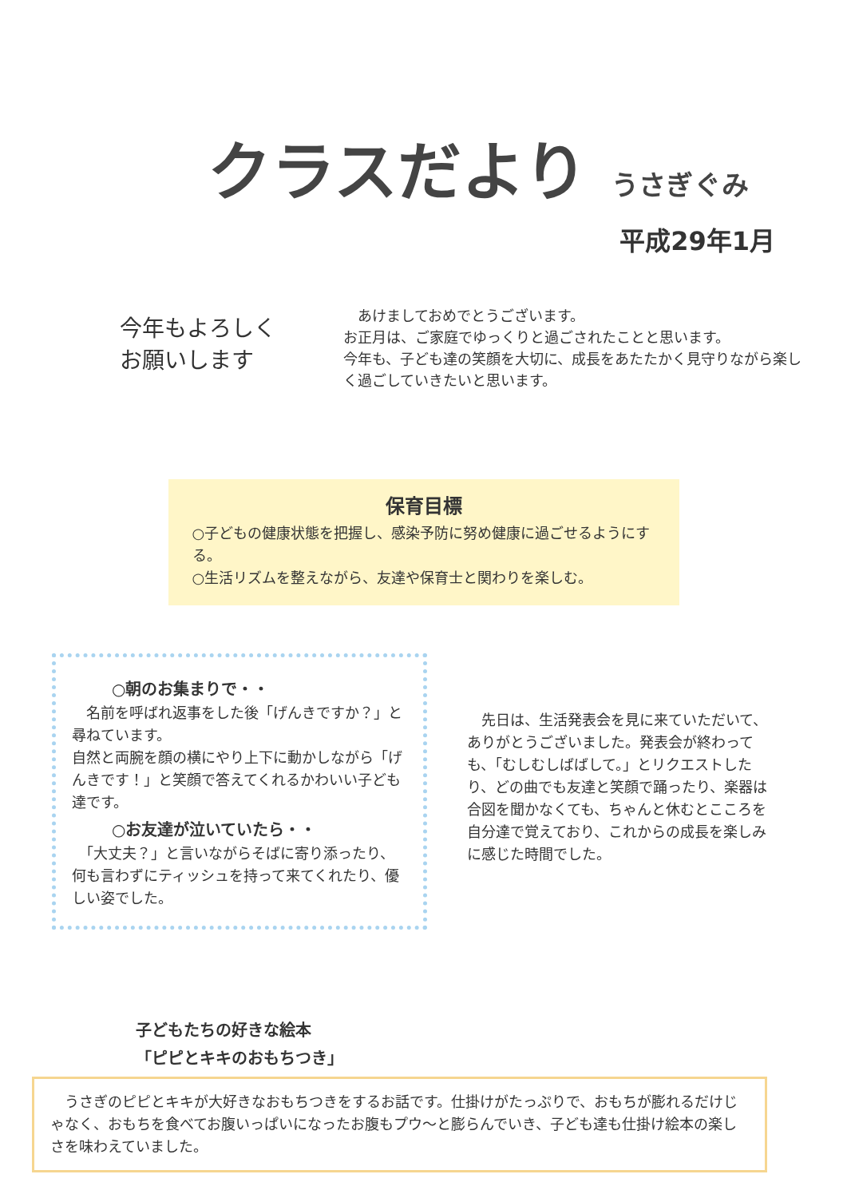クラスだより
うさぎぐみ
平成29年1月
今年もよろしく
お願いします
　あけましておめでとうございます。
お正月は、ご家庭でゆっくりと過ごされたことと思います。
今年も、子ども達の笑顔を大切に、成長をあたたかく見守りながら楽しく過ごしていきたいと思います。
保育目標
○子どもの健康状態を把握し、感染予防に努め健康に過ごせるようにする。
○生活リズムを整えながら、友達や保育士と関わりを楽しむ。
○朝のお集まりで・・
　名前を呼ばれ返事をした後「げんきですか？」と尋ねています。
自然と両腕を顔の横にやり上下に動かしながら「げんきです！」と笑顔で答えてくれるかわいい子ども達です。
○お友達が泣いていたら・・
　「大丈夫？」と言いながらそばに寄り添ったり、何も言わずにティッシュを持って来てくれたり、優しい姿でした。
　先日は、生活発表会を見に来ていただいて、ありがとうございました。発表会が終わっても、「むしむしばばして。」とリクエストしたり、どの曲でも友達と笑顔で踊ったり、楽器は合図を聞かなくても、ちゃんと休むとこころを自分達で覚えており、これからの成長を楽しみに感じた時間でした。
子どもたちの好きな絵本
「ピピとキキのおもちつき」
　うさぎのピピとキキが大好きなおもちつきをするお話です。仕掛けがたっぷりで、おもちが膨れるだけじゃなく、おもちを食べてお腹いっぱいになったお腹もプウ～と膨らんでいき、子ども達も仕掛け絵本の楽しさを味わえていました。